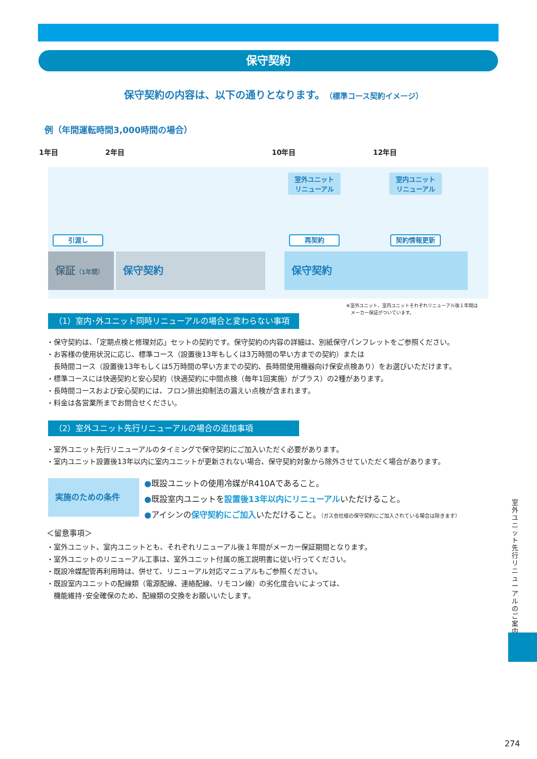保守契約
保守契約の内容は、以下の通りとなります。（標準コース契約イメージ）
例（年間運転時間3,000時間の場合）
1年目 2年目 10年目 12年目
室外ユニット
リニューアル
室内ユニット
リニューアル
引渡し 再契約 契約情報更新
保証（1年間）
保守契約 保守契約
※室外ユニット、室内ユニットそれぞれリニューアル後１年間は
　メーカー保証がついています。
（1）室内･外ユニット同時リニューアルの場合と変わらない事項
・保守契約は、「定期点検と修理対応」セットの契約です。保守契約の内容の詳細は、別紙保守パンフレットをご参照ください。
・お客様の使用状況に応じ、標準コース（設置後13年もしくは3万時間の早い方までの契約）または
　長時間コース（設置後13年もしくは5万時間の早い方までの契約、長時間使用機器向け保安点検あり）をお選びいただけます。
・標準コースには快適契約と安心契約（快適契約に中間点検（毎年1回実施）がプラス）の2種があります。
・長時間コースおよび安心契約には、フロン排出抑制法の漏えい点検が含まれます。
・料金は各営業所までお問合せください。
（2）室外ユニット先行リニューアルの場合の追加事項
・室外ユニット先行リニューアルのタイミングで保守契約にご加入いただく必要があります。
・室内ユニット設置後13年以内に室内ユニットが更新されない場合、保守契約対象から除外させていただく場合があります。
実施のための条件
●既設ユニットの使用冷媒がR410Aであること。
●既設室内ユニットを設置後13年以内にリニューアルいただけること。
●アイシンの保守契約にご加入いただけること。（ガス会社様の保守契約にご加入されている場合は除きます）
＜留意事項＞
・室外ユニット、室内ユニットとも、それぞれリニューアル後１年間がメーカー保証期間となります。
・室外ユニットのリニューアル工事は、室外ユニット付属の施工説明書に従い行ってください。
・既設冷媒配管再利用時は、併せて、リニューアル対応マニュアルもご参照ください。
・既設室内ユニットの配線類（電源配線、連絡配線、リモコン線）の劣化度合いによっては、
　機能維持･安全確保のため、配線類の交換をお願いいたします。
室外ユニット先行リニューアルのご案内
274